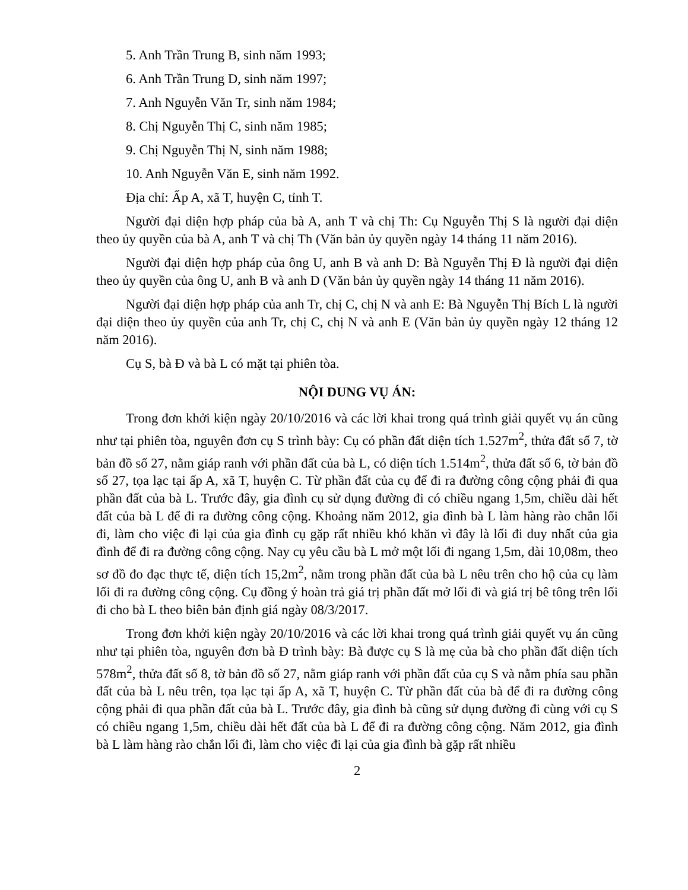5. Anh Trần Trung B, sinh năm 1993;
6. Anh Trần Trung D, sinh năm 1997;
7. Anh Nguyễn Văn Tr, sinh năm 1984;
8. Chị Nguyễn Thị C, sinh năm 1985;
9. Chị Nguyễn Thị N, sinh năm 1988;
10. Anh Nguyễn Văn E, sinh năm 1992.
Địa chỉ: Ấp A, xã T, huyện C, tỉnh T.
Người đại diện hợp pháp của bà A, anh T và chị Th: Cụ Nguyễn Thị S là người đại diện theo ủy quyền của bà A, anh T và chị Th (Văn bản ủy quyền ngày 14 tháng 11 năm 2016).
Người đại diện hợp pháp của ông U, anh B và anh D: Bà Nguyễn Thị Đ là người đại diện theo ủy quyền của ông U, anh B và anh D (Văn bản ủy quyền ngày 14 tháng 11 năm 2016).
Người đại diện hợp pháp của anh Tr, chị C, chị N và anh E: Bà Nguyễn Thị Bích L là người đại diện theo ủy quyền của anh Tr, chị C, chị N và anh E (Văn bản ủy quyền ngày 12 tháng 12 năm 2016).
Cụ S, bà Đ và bà L có mặt tại phiên tòa.
NỘI DUNG VỤ ÁN:
Trong đơn khởi kiện ngày 20/10/2016 và các lời khai trong quá trình giải quyết vụ án cũng như tại phiên tòa, nguyên đơn cụ S trình bày: Cụ có phần đất diện tích 1.527m<sup>2</sup>, thửa đất số 7, tờ bản đồ số 27, nằm giáp ranh với phần đất của bà L, có diện tích 1.514m<sup>2</sup>, thửa đất số 6, tờ bản đồ số 27, tọa lạc tại ấp A, xã T, huyện C. Từ phần đất của cụ để đi ra đường công cộng phải đi qua phần đất của bà L. Trước đây, gia đình cụ sử dụng đường đi có chiều ngang 1,5m, chiều dài hết đất của bà L để đi ra đường công cộng. Khoảng năm 2012, gia đình bà L làm hàng rào chắn lối đi, làm cho việc đi lại của gia đình cụ gặp rất nhiều khó khăn vì đây là lối đi duy nhất của gia đình để đi ra đường công cộng. Nay cụ yêu cầu bà L mở một lối đi ngang 1,5m, dài 10,08m, theo sơ đồ đo đạc thực tế, diện tích 15,2m<sup>2</sup>, nằm trong phần đất của bà L nêu trên cho hộ của cụ làm lối đi ra đường công cộng. Cụ đồng ý hoàn trả giá trị phần đất mở lối đi và giá trị bê tông trên lối đi cho bà L theo biên bản định giá ngày 08/3/2017.
Trong đơn khởi kiện ngày 20/10/2016 và các lời khai trong quá trình giải quyết vụ án cũng như tại phiên tòa, nguyên đơn bà Đ trình bày: Bà được cụ S là mẹ của bà cho phần đất diện tích 578m<sup>2</sup>, thửa đất số 8, tờ bản đồ số 27, nằm giáp ranh với phần đất của cụ S và nằm phía sau phần đất của bà L nêu trên, tọa lạc tại ấp A, xã T, huyện C. Từ phần đất của bà để đi ra đường công cộng phải đi qua phần đất của bà L. Trước đây, gia đình bà cũng sử dụng đường đi cùng với cụ S có chiều ngang 1,5m, chiều dài hết đất của bà L để đi ra đường công cộng. Năm 2012, gia đình bà L làm hàng rào chắn lối đi, làm cho việc đi lại của gia đình bà gặp rất nhiều
2